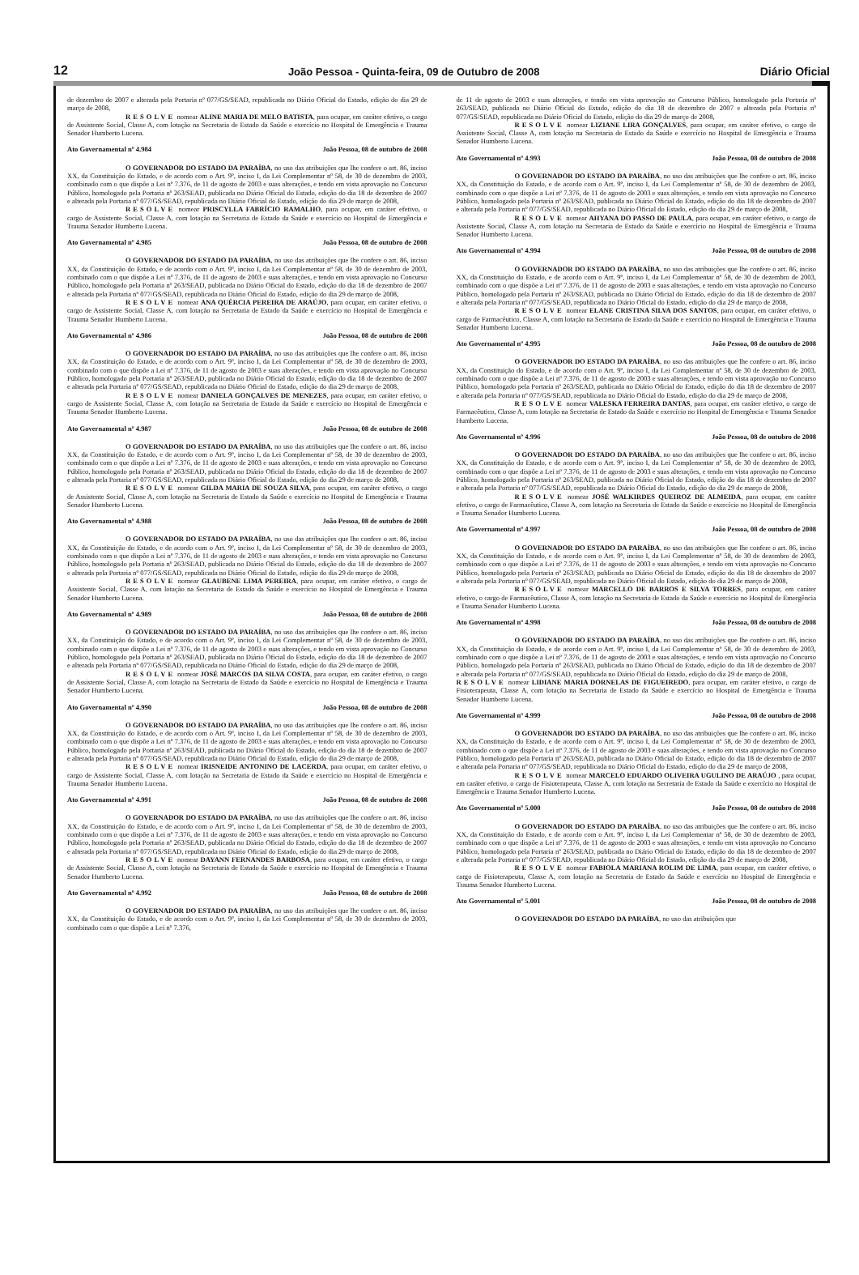12 João Pessoa - Quinta-feira, 09 de Outubro de 2008 Diário Oficial
de dezembro de 2007 e alterada pela Portaria nº 077/GS/SEAD, republicada no Diário Oficial do Estado, edição do dia 29 de março de 2008,
RESOLVE nomear ALINE MARIA DE MELO BATISTA, para ocupar, em caráter efetivo, o cargo de Assistente Social, Classe A, com lotação na Secretaria de Estado da Saúde e exercício no Hospital de Emergência e Trauma Senador Humberto Lucena.
Ato Governamental nº 4.984 João Pessoa, 08 de outubro de 2008
O GOVERNADOR DO ESTADO DA PARAÍBA, no uso das atribuições que lhe confere o art. 86, inciso XX, da Constituição do Estado, e de acordo com o Art. 9º, inciso I, da Lei Complementar nº 58, de 30 de dezembro de 2003, combinado com o que dispõe a Lei nº 7.376, de 11 de agosto de 2003 e suas alterações, e tendo em vista aprovação no Concurso Público, homologado pela Portaria nº 263/SEAD, publicada no Diário Oficial do Estado, edição do dia 18 de dezembro de 2007 e alterada pela Portaria nº 077/GS/SEAD, republicada no Diário Oficial do Estado, edição do dia 29 de março de 2008,
RESOLVE nomear PRISCYLLA FABRÍCIO RAMALHO, para ocupar, em caráter efetivo, o cargo de Assistente Social, Classe A, com lotação na Secretaria de Estado da Saúde e exercício no Hospital de Emergência e Trauma Senador Humberto Lucena.
Ato Governamental nº 4.985 João Pessoa, 08 de outubro de 2008
O GOVERNADOR DO ESTADO DA PARAÍBA, no uso das atribuições que lhe confere o art. 86, inciso XX, da Constituição do Estado, e de acordo com o Art. 9º, inciso I, da Lei Complementar nº 58, de 30 de dezembro de 2003, combinado com o que dispõe a Lei nº 7.376, de 11 de agosto de 2003 e suas alterações, e tendo em vista aprovação no Concurso Público, homologado pela Portaria nº 263/SEAD, publicada no Diário Oficial do Estado, edição do dia 18 de dezembro de 2007 e alterada pela Portaria nº 077/GS/SEAD, republicada no Diário Oficial do Estado, edição do dia 29 de março de 2008,
RESOLVE nomear ANA QUÉRCIA PEREIRA DE ARAÚJO, para ocupar, em caráter efetivo, o cargo de Assistente Social, Classe A, com lotação na Secretaria de Estado da Saúde e exercício no Hospital de Emergência e Trauma Senador Humberto Lucena.
Ato Governamental nº 4.986 João Pessoa, 08 de outubro de 2008
O GOVERNADOR DO ESTADO DA PARAÍBA, no uso das atribuições que lhe confere o art. 86, inciso XX, da Constituição do Estado, e de acordo com o Art. 9º, inciso I, da Lei Complementar nº 58, de 30 de dezembro de 2003, combinado com o que dispõe a Lei nº 7.376, de 11 de agosto de 2003 e suas alterações, e tendo em vista aprovação no Concurso Público, homologado pela Portaria nº 263/SEAD, publicada no Diário Oficial do Estado, edição do dia 18 de dezembro de 2007 e alterada pela Portaria nº 077/GS/SEAD, republicada no Diário Oficial do Estado, edição do dia 29 de março de 2008,
RESOLVE nomear DANIELA GONÇALVES DE MENEZES, para ocupar, em caráter efetivo, o cargo de Assistente Social, Classe A, com lotação na Secretaria de Estado da Saúde e exercício no Hospital de Emergência e Trauma Senador Humberto Lucena.
Ato Governamental nº 4.987 João Pessoa, 08 de outubro de 2008
O GOVERNADOR DO ESTADO DA PARAÍBA, no uso das atribuições que lhe confere o art. 86, inciso XX, da Constituição do Estado, e de acordo com o Art. 9º, inciso I, da Lei Complementar nº 58, de 30 de dezembro de 2003, combinado com o que dispõe a Lei nº 7.376, de 11 de agosto de 2003 e suas alterações, e tendo em vista aprovação no Concurso Público, homologado pela Portaria nº 263/SEAD, publicada no Diário Oficial do Estado, edição do dia 18 de dezembro de 2007 e alterada pela Portaria nº 077/GS/SEAD, republicada no Diário Oficial do Estado, edição do dia 29 de março de 2008,
RESOLVE nomear GILDA MARIA DE SOUZA SILVA, para ocupar, em caráter efetivo, o cargo de Assistente Social, Classe A, com lotação na Secretaria de Estado da Saúde e exercício no Hospital de Emergência e Trauma Senador Humberto Lucena.
Ato Governamental nº 4.988 João Pessoa, 08 de outubro de 2008
O GOVERNADOR DO ESTADO DA PARAÍBA, no uso das atribuições que lhe confere o art. 86, inciso XX, da Constituição do Estado, e de acordo com o Art. 9º, inciso I, da Lei Complementar nº 58, de 30 de dezembro de 2003, combinado com o que dispõe a Lei nº 7.376, de 11 de agosto de 2003 e suas alterações, e tendo em vista aprovação no Concurso Público, homologado pela Portaria nº 263/SEAD, publicada no Diário Oficial do Estado, edição do dia 18 de dezembro de 2007 e alterada pela Portaria nº 077/GS/SEAD, republicada no Diário Oficial do Estado, edição do dia 29 de março de 2008,
RESOLVE nomear GLAUBENE LIMA PEREIRA, para ocupar, em caráter efetivo, o cargo de Assistente Social, Classe A, com lotação na Secretaria de Estado da Saúde e exercício no Hospital de Emergência e Trauma Senador Humberto Lucena.
Ato Governamental nº 4.989 João Pessoa, 08 de outubro de 2008
O GOVERNADOR DO ESTADO DA PARAÍBA, no uso das atribuições que lhe confere o art. 86, inciso XX, da Constituição do Estado, e de acordo com o Art. 9º, inciso I, da Lei Complementar nº 58, de 30 de dezembro de 2003, combinado com o que dispõe a Lei nº 7.376, de 11 de agosto de 2003 e suas alterações, e tendo em vista aprovação no Concurso Público, homologado pela Portaria nº 263/SEAD, publicada no Diário Oficial do Estado, edição do dia 18 de dezembro de 2007 e alterada pela Portaria nº 077/GS/SEAD, republicada no Diário Oficial do Estado, edição do dia 29 de março de 2008,
RESOLVE nomear JOSÉ MARCOS DA SILVA COSTA, para ocupar, em caráter efetivo, o cargo de Assistente Social, Classe A, com lotação na Secretaria de Estado da Saúde e exercício no Hospital de Emergência e Trauma Senador Humberto Lucena.
Ato Governamental nº 4.990 João Pessoa, 08 de outubro de 2008
O GOVERNADOR DO ESTADO DA PARAÍBA, no uso das atribuições que lhe confere o art. 86, inciso XX, da Constituição do Estado, e de acordo com o Art. 9º, inciso I, da Lei Complementar nº 58, de 30 de dezembro de 2003, combinado com o que dispõe a Lei nº 7.376, de 11 de agosto de 2003 e suas alterações, e tendo em vista aprovação no Concurso Público, homologado pela Portaria nº 263/SEAD, publicada no Diário Oficial do Estado, edição do dia 18 de dezembro de 2007 e alterada pela Portaria nº 077/GS/SEAD, republicada no Diário Oficial do Estado, edição do dia 29 de março de 2008,
RESOLVE nomear IRISNEIDE ANTONINO DE LACERDA, para ocupar, em caráter efetivo, o cargo de Assistente Social, Classe A, com lotação na Secretaria de Estado da Saúde e exercício no Hospital de Emergência e Trauma Senador Humberto Lucena.
Ato Governamental nº 4.991 João Pessoa, 08 de outubro de 2008
O GOVERNADOR DO ESTADO DA PARAÍBA, no uso das atribuições que lhe confere o art. 86, inciso XX, da Constituição do Estado, e de acordo com o Art. 9º, inciso I, da Lei Complementar nº 58, de 30 de dezembro de 2003, combinado com o que dispõe a Lei nº 7.376, de 11 de agosto de 2003 e suas alterações, e tendo em vista aprovação no Concurso Público, homologado pela Portaria nº 263/SEAD, publicada no Diário Oficial do Estado, edição do dia 18 de dezembro de 2007 e alterada pela Portaria nº 077/GS/SEAD, republicada no Diário Oficial do Estado, edição do dia 29 de março de 2008,
RESOLVE nomear DAYANN FERNANDES BARBOSA, para ocupar, em caráter efetivo, o cargo de Assistente Social, Classe A, com lotação na Secretaria de Estado da Saúde e exercício no Hospital de Emergência e Trauma Senador Humberto Lucena.
Ato Governamental nº 4.992 João Pessoa, 08 de outubro de 2008
O GOVERNADOR DO ESTADO DA PARAÍBA, no uso das atribuições que lhe confere o art. 86, inciso XX, da Constituição do Estado, e de acordo com o Art. 9º, inciso I, da Lei Complementar nº 58, de 30 de dezembro de 2003, combinado com o que dispõe a Lei nº 7.376,
de 11 de agosto de 2003 e suas alterações, e tendo em vista aprovação no Concurso Público, homologado pela Portaria nº 263/SEAD, publicada no Diário Oficial do Estado, edição do dia 18 de dezembro de 2007 e alterada pela Portaria nº 077/GS/SEAD, republicada no Diário Oficial do Estado, edição do dia 29 de março de 2008,
RESOLVE nomear LIZIANE LIRA GONÇALVES, para ocupar, em caráter efetivo, o cargo de Assistente Social, Classe A, com lotação na Secretaria de Estado da Saúde e exercício no Hospital de Emergência e Trauma Senador Humberto Lucena.
Ato Governamental nº 4.993 João Pessoa, 08 de outubro de 2008
O GOVERNADOR DO ESTADO DA PARAÍBA, no uso das atribuições que lhe confere o art. 86, inciso XX, da Constituição do Estado, e de acordo com o Art. 9º, inciso I, da Lei Complementar nº 58, de 30 de dezembro de 2003, combinado com o que dispõe a Lei nº 7.376, de 11 de agosto de 2003 e suas alterações, e tendo em vista aprovação no Concurso Público, homologado pela Portaria nº 263/SEAD, publicada no Diário Oficial do Estado, edição do dia 18 de dezembro de 2007 e alterada pela Portaria nº 077/GS/SEAD, republicada no Diário Oficial do Estado, edição do dia 29 de março de 2008,
RESOLVE nomear AHYANA DO PASSO DE PAULA, para ocupar, em caráter efetivo, o cargo de Assistente Social, Classe A, com lotação na Secretaria de Estado da Saúde e exercício no Hospital de Emergência e Trauma Senador Humberto Lucena.
Ato Governamental nº 4.994 João Pessoa, 08 de outubro de 2008
O GOVERNADOR DO ESTADO DA PARAÍBA, no uso das atribuições que lhe confere o art. 86, inciso XX, da Constituição do Estado, e de acordo com o Art. 9º, inciso I, da Lei Complementar nº 58, de 30 de dezembro de 2003, combinado com o que dispõe a Lei nº 7.376, de 11 de agosto de 2003 e suas alterações, e tendo em vista aprovação no Concurso Público, homologado pela Portaria nº 263/SEAD, publicada no Diário Oficial do Estado, edição do dia 18 de dezembro de 2007 e alterada pela Portaria nº 077/GS/SEAD, republicada no Diário Oficial do Estado, edição do dia 29 de março de 2008,
RESOLVE nomear ELANE CRISTINA SILVA DOS SANTOS, para ocupar, em caráter efetivo, o cargo de Farmacêutico, Classe A, com lotação na Secretaria de Estado da Saúde e exercício no Hospital de Emergência e Trauma Senador Humberto Lucena.
Ato Governamental nº 4.995 João Pessoa, 08 de outubro de 2008
O GOVERNADOR DO ESTADO DA PARAÍBA, no uso das atribuições que lhe confere o art. 86, inciso XX, da Constituição do Estado, e de acordo com o Art. 9º, inciso I, da Lei Complementar nº 58, de 30 de dezembro de 2003, combinado com o que dispõe a Lei nº 7.376, de 11 de agosto de 2003 e suas alterações, e tendo em vista aprovação no Concurso Público, homologado pela Portaria nº 263/SEAD, publicada no Diário Oficial do Estado, edição do dia 18 de dezembro de 2007 e alterada pela Portaria nº 077/GS/SEAD, republicada no Diário Oficial do Estado, edição do dia 29 de março de 2008,
RESOLVE nomear VALESKA FERREIRA DANTAS, para ocupar, em caráter efetivo, o cargo de Farmacêutico, Classe A, com lotação na Secretaria de Estado da Saúde e exercício no Hospital de Emergência e Trauma Senador Humberto Lucena.
Ato Governamental nº 4.996 João Pessoa, 08 de outubro de 2008
O GOVERNADOR DO ESTADO DA PARAÍBA, no uso das atribuições que lhe confere o art. 86, inciso XX, da Constituição do Estado, e de acordo com o Art. 9º, inciso I, da Lei Complementar nº 58, de 30 de dezembro de 2003, combinado com o que dispõe a Lei nº 7.376, de 11 de agosto de 2003 e suas alterações, e tendo em vista aprovação no Concurso Público, homologado pela Portaria nº 263/SEAD, publicada no Diário Oficial do Estado, edição do dia 18 de dezembro de 2007 e alterada pela Portaria nº 077/GS/SEAD, republicada no Diário Oficial do Estado, edição do dia 29 de março de 2008,
RESOLVE nomear JOSÉ WALKIRDES QUEIROZ DE ALMEIDA, para ocupar, em caráter efetivo, o cargo de Farmacêutico, Classe A, com lotação na Secretaria de Estado da Saúde e exercício no Hospital de Emergência e Trauma Senador Humberto Lucena.
Ato Governamental nº 4.997 João Pessoa, 08 de outubro de 2008
O GOVERNADOR DO ESTADO DA PARAÍBA, no uso das atribuições que lhe confere o art. 86, inciso XX, da Constituição do Estado, e de acordo com o Art. 9º, inciso I, da Lei Complementar nº 58, de 30 de dezembro de 2003, combinado com o que dispõe a Lei nº 7.376, de 11 de agosto de 2003 e suas alterações, e tendo em vista aprovação no Concurso Público, homologado pela Portaria nº 263/SEAD, publicada no Diário Oficial do Estado, edição do dia 18 de dezembro de 2007 e alterada pela Portaria nº 077/GS/SEAD, republicada no Diário Oficial do Estado, edição do dia 29 de março de 2008,
RESOLVE nomear MARCELLO DE BARROS E SILVA TORRES, para ocupar, em caráter efetivo, o cargo de Farmacêutico, Classe A, com lotação na Secretaria de Estado da Saúde e exercício no Hospital de Emergência e Trauma Senador Humberto Lucena.
Ato Governamental nº 4.998 João Pessoa, 08 de outubro de 2008
O GOVERNADOR DO ESTADO DA PARAÍBA, no uso das atribuições que lhe confere o art. 86, inciso XX, da Constituição do Estado, e de acordo com o Art. 9º, inciso I, da Lei Complementar nº 58, de 30 de dezembro de 2003, combinado com o que dispõe a Lei nº 7.376, de 11 de agosto de 2003 e suas alterações, e tendo em vista aprovação no Concurso Público, homologado pela Portaria nº 263/SEAD, publicada no Diário Oficial do Estado, edição do dia 18 de dezembro de 2007 e alterada pela Portaria nº 077/GS/SEAD, republicada no Diário Oficial do Estado, edição do dia 29 de março de 2008,
RESOLVE nomear LIDIANE MARIA DORNELAS DE FIGUEIREDO, para ocupar, em caráter efetivo, o cargo de Fisioterapeuta, Classe A, com lotação na Secretaria de Estado da Saúde e exercício no Hospital de Emergência e Trauma Senador Humberto Lucena.
Ato Governamental nº 4.999 João Pessoa, 08 de outubro de 2008
O GOVERNADOR DO ESTADO DA PARAÍBA, no uso das atribuições que lhe confere o art. 86, inciso XX, da Constituição do Estado, e de acordo com o Art. 9º, inciso I, da Lei Complementar nº 58, de 30 de dezembro de 2003, combinado com o que dispõe a Lei nº 7.376, de 11 de agosto de 2003 e suas alterações, e tendo em vista aprovação no Concurso Público, homologado pela Portaria nº 263/SEAD, publicada no Diário Oficial do Estado, edição do dia 18 de dezembro de 2007 e alterada pela Portaria nº 077/GS/SEAD, republicada no Diário Oficial do Estado, edição do dia 29 de março de 2008,
RESOLVE nomear MARCELO EDUARDO OLIVEIRA UGULINO DE ARAÚJO , para ocupar, em caráter efetivo, o cargo de Fisioterapeuta, Classe A, com lotação na Secretaria de Estado da Saúde e exercício no Hospital de Emergência e Trauma Senador Humberto Lucena.
Ato Governamental nº 5.000 João Pessoa, 08 de outubro de 2008
O GOVERNADOR DO ESTADO DA PARAÍBA, no uso das atribuições que lhe confere o art. 86, inciso XX, da Constituição do Estado, e de acordo com o Art. 9º, inciso I, da Lei Complementar nº 58, de 30 de dezembro de 2003, combinado com o que dispõe a Lei nº 7.376, de 11 de agosto de 2003 e suas alterações, e tendo em vista aprovação no Concurso Público, homologado pela Portaria nº 263/SEAD, publicada no Diário Oficial do Estado, edição do dia 18 de dezembro de 2007 e alterada pela Portaria nº 077/GS/SEAD, republicada no Diário Oficial do Estado, edição do dia 29 de março de 2008,
RESOLVE nomear FABIOLA MARIANA ROLIM DE LIMA, para ocupar, em caráter efetivo, o cargo de Fisioterapeuta, Classe A, com lotação na Secretaria de Estado da Saúde e exercício no Hospital de Emergência e Trauma Senador Humberto Lucena.
Ato Governamental nº 5.001 João Pessoa, 08 de outubro de 2008
O GOVERNADOR DO ESTADO DA PARAÍBA, no uso das atribuições que